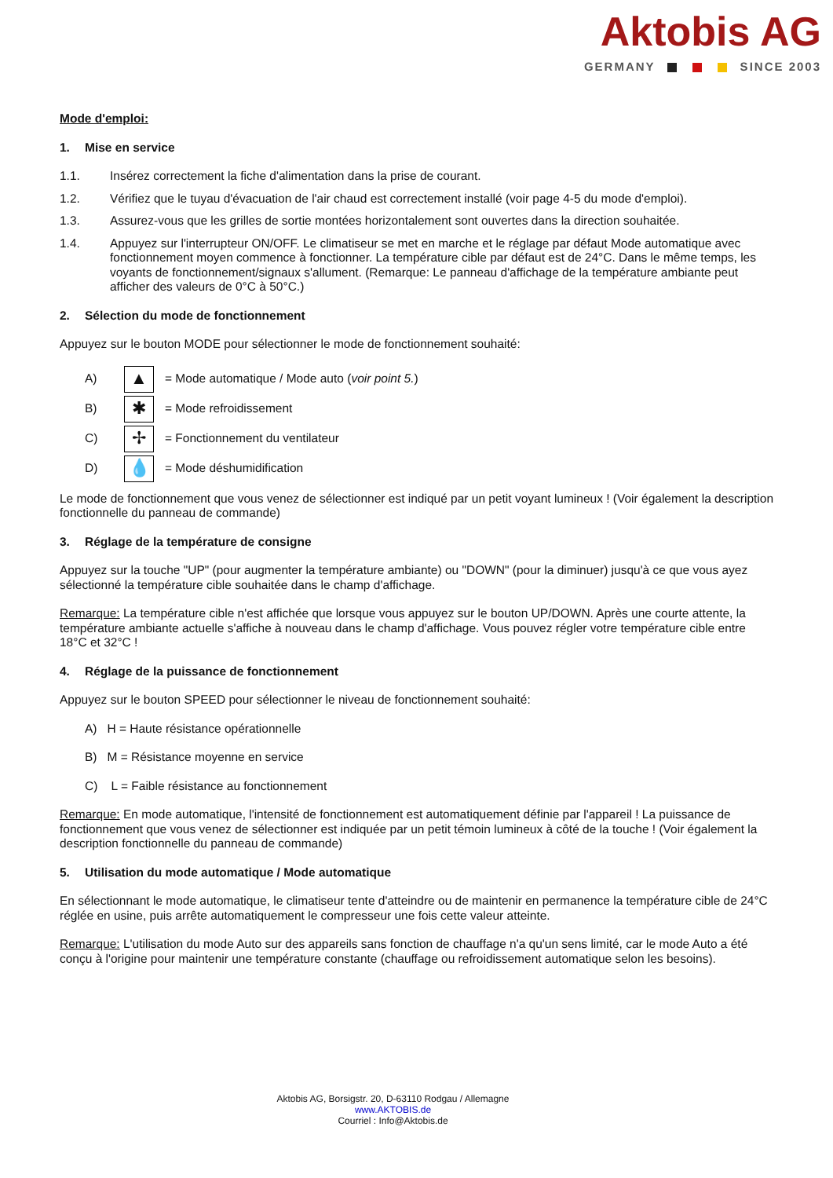Aktobis AG
GERMANY SINCE 2003
Mode d'emploi:
1. Mise en service
1.1. Insérez correctement la fiche d'alimentation dans la prise de courant.
1.2. Vérifiez que le tuyau d'évacuation de l'air chaud est correctement installé (voir page 4-5 du mode d'emploi).
1.3. Assurez-vous que les grilles de sortie montées horizontalement sont ouvertes dans la direction souhaitée.
1.4. Appuyez sur l'interrupteur ON/OFF. Le climatiseur se met en marche et le réglage par défaut Mode automatique avec fonctionnement moyen commence à fonctionner. La température cible par défaut est de 24°C. Dans le même temps, les voyants de fonctionnement/signaux s'allument. (Remarque: Le panneau d'affichage de la température ambiante peut afficher des valeurs de 0°C à 50°C.)
2. Sélection du mode de fonctionnement
Appuyez sur le bouton MODE pour sélectionner le mode de fonctionnement souhaité:
A) ▲ = Mode automatique / Mode auto (voir point 5.)
B) ✱ = Mode refroidissement
C) ✢ = Fonctionnement du ventilateur
D) 💧 = Mode déshumidification
Le mode de fonctionnement que vous venez de sélectionner est indiqué par un petit voyant lumineux ! (Voir également la description fonctionnelle du panneau de commande)
3. Réglage de la température de consigne
Appuyez sur la touche "UP" (pour augmenter la température ambiante) ou "DOWN" (pour la diminuer) jusqu'à ce que vous ayez sélectionné la température cible souhaitée dans le champ d'affichage.
Remarque: La température cible n'est affichée que lorsque vous appuyez sur le bouton UP/DOWN. Après une courte attente, la température ambiante actuelle s'affiche à nouveau dans le champ d'affichage. Vous pouvez régler votre température cible entre 18°C et 32°C !
4. Réglage de la puissance de fonctionnement
Appuyez sur le bouton SPEED pour sélectionner le niveau de fonctionnement souhaité:
A) H = Haute résistance opérationnelle
B) M = Résistance moyenne en service
C) L = Faible résistance au fonctionnement
Remarque: En mode automatique, l'intensité de fonctionnement est automatiquement définie par l'appareil ! La puissance de fonctionnement que vous venez de sélectionner est indiquée par un petit témoin lumineux à côté de la touche ! (Voir également la description fonctionnelle du panneau de commande)
5. Utilisation du mode automatique / Mode automatique
En sélectionnant le mode automatique, le climatiseur tente d'atteindre ou de maintenir en permanence la température cible de 24°C réglée en usine, puis arrête automatiquement le compresseur une fois cette valeur atteinte.
Remarque: L'utilisation du mode Auto sur des appareils sans fonction de chauffage n'a qu'un sens limité, car le mode Auto a été conçu à l'origine pour maintenir une température constante (chauffage ou refroidissement automatique selon les besoins).
Aktobis AG, Borsigstr. 20, D-63110 Rodgau / Allemagne
www.AKTOBIS.de
Courriel : Info@Aktobis.de